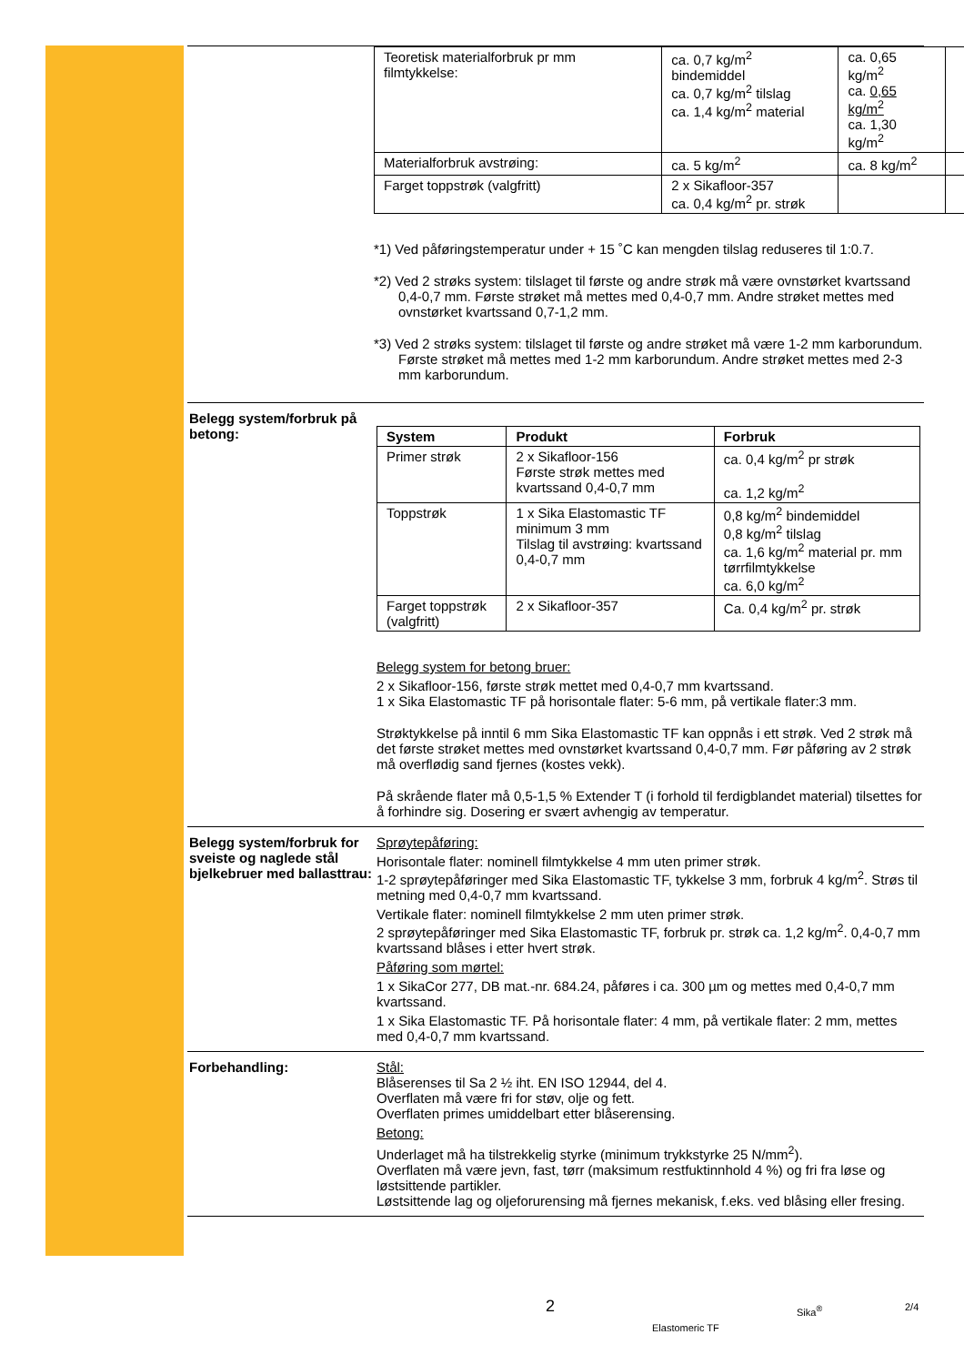| Teoretisk materialforbruk pr mm filmtykkelse: | ca. 0,7 kg/m<sup>2</sup> bindemiddel ca. 0,7 kg/m<sup>2</sup> tilslag ca. 1,4 kg/m<sup>2</sup> material | ca. 0,65 kg/m<sup>2</sup> ca. 0,65 kg/m<sup>2</sup> ca. 1,30 kg/m<sup>2</sup> | |
| Materialforbruk avstrøing: | ca. 5 kg/m<sup>2</sup> | ca. 8 kg/m<sup>2</sup> | |
| Farget toppstrøk (valgfritt) | 2 x Sikafloor-357 ca. 0,4 kg/m<sup>2</sup> pr. strøk | | |
*1) Ved påføringstemperatur under + 15 ˚C kan mengden tilslag reduseres til 1:0.7.
*2) Ved 2 strøks system: tilslaget til første og andre strøk må være ovnstørket kvartssand 0,4-0,7 mm. Første strøket må mettes med 0,4-0,7 mm. Andre strøket mettes med ovnstørket kvartssand 0,7-1,2 mm.
*3) Ved 2 strøks system: tilslaget til første og andre strøket må være 1-2 mm karborundum. Første strøket må mettes med 1-2 mm karborundum. Andre strøket mettes med 2-3 mm karborundum.
Belegg system/forbruk på betong:
| System | Produkt | Forbruk |
| --- | --- | --- |
| Primer strøk | 2 x Sikafloor-156 Første strøk mettes med kvartssand 0,4-0,7 mm | ca. 0,4 kg/m<sup>2</sup> pr strøk ca. 1,2 kg/m<sup>2</sup> |
| Toppstrøk | 1 x Sika Elastomastic TF minimum 3 mm Tilslag til avstrøing: kvartssand 0,4-0,7 mm | 0,8 kg/m<sup>2</sup> bindemiddel 0,8 kg/m<sup>2</sup> tilslag ca. 1,6 kg/m<sup>2</sup> material pr. mm tørrfilmtykkelse ca. 6,0 kg/m<sup>2</sup> |
| Farget toppstrøk (valgfritt) | 2 x Sikafloor-357 | Ca. 0,4 kg/m<sup>2</sup> pr. strøk |
Belegg system for betong bruer:
2 x Sikafloor-156, første strøk mettet med 0,4-0,7 mm kvartssand.
1 x Sika Elastomastic TF på horisontale flater: 5-6 mm, på vertikale flater:3 mm.
Strøktykkelse på inntil 6 mm Sika Elastomastic TF kan oppnås i ett strøk. Ved 2 strøk må det første strøket mettes med ovnstørket kvartssand 0,4-0,7 mm. Før påføring av 2 strøk må overflødig sand fjernes (kostes vekk).
På skrående flater må 0,5-1,5 % Extender T (i forhold til ferdigblandet material) tilsettes for å forhindre sig. Dosering er svært avhengig av temperatur.
Belegg system/forbruk for sveiste og naglede stål bjelkebruer med ballasttrau:
Sprøytepåføring:
Horisontale flater: nominell filmtykkelse 4 mm uten primer strøk.
1-2 sprøytepåføringer med Sika Elastomastic TF, tykkelse 3 mm, forbruk 4 kg/m<sup>2</sup>. Strøs til metning med 0,4-0,7 mm kvartssand.
Vertikale flater: nominell filmtykkelse 2 mm uten primer strøk.
2 sprøytepåføringer med Sika Elastomastic TF, forbruk pr. strøk ca. 1,2 kg/m<sup>2</sup>. 0,4-0,7 mm kvartssand blåses i etter hvert strøk.
Påføring som mørtel:
1 x SikaCor 277, DB mat.-nr. 684.24, påføres i ca. 300 µm og mettes med 0,4-0,7 mm kvartssand.
1 x Sika Elastomastic TF. På horisontale flater: 4 mm, på vertikale flater: 2 mm, mettes med 0,4-0,7 mm kvartssand.
Forbehandling: Stål:
Blåserenses til Sa 2 ½ iht. EN ISO 12944, del 4.
Overflaten må være fri for støv, olje og fett.
Overflaten primes umiddelbart etter blåserensing.
Betong:
Underlaget må ha tilstrekkelig styrke (minimum trykkstyrke 25 N/mm<sup>2</sup>).
Overflaten må være jevn, fast, tørr (maksimum restfuktinnhold 4 %) og fri fra løse og løstsittende partikler.
Løstsittende lag og oljeforurensing må fjernes mekanisk, f.eks. ved blåsing eller fresing.
2 Sika<sup>®</sup> 2/4
Elastomeric TF